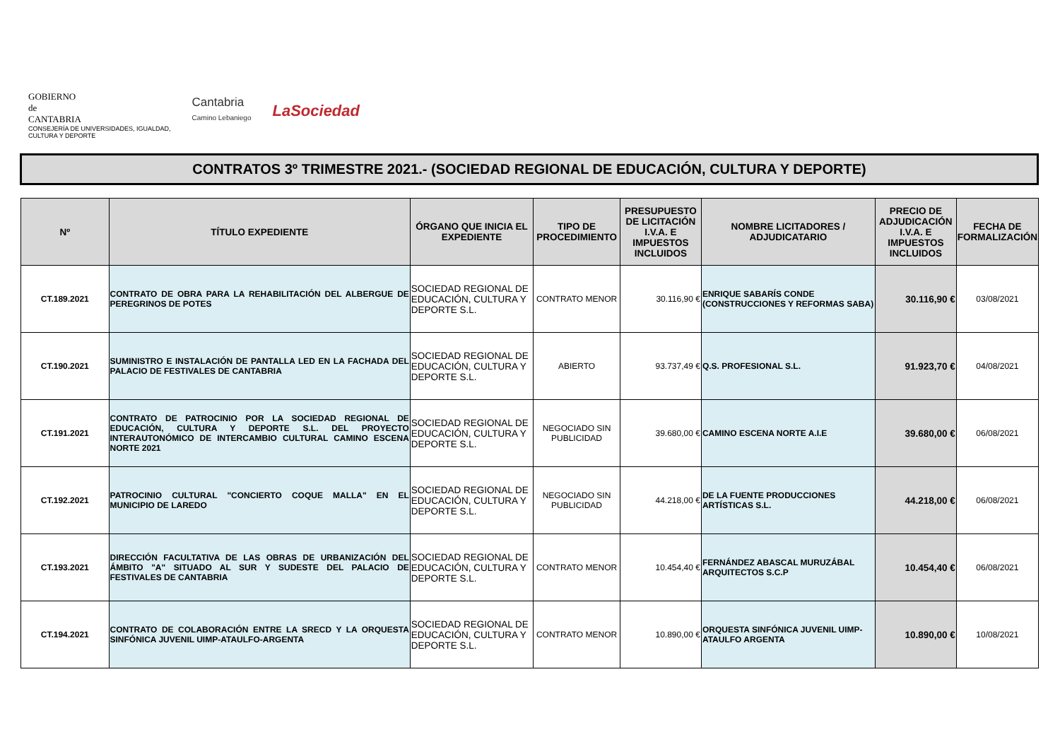GOBIERNO
de
CANTABRIA
CONSEJERÍA DE UNIVERSIDADES, IGUALDAD,
CULTURA Y DEPORTE
Cantabria
Camino Lebaniego
LaSociedad
CONTRATOS 3º TRIMESTRE 2021.- (SOCIEDAD REGIONAL DE EDUCACIÓN, CULTURA Y DEPORTE)
| Nº | TÍTULO EXPEDIENTE | ÓRGANO QUE INICIA EL EXPEDIENTE | TIPO DE PROCEDIMIENTO | PRESUPUESTO DE LICITACIÓN I.V.A. E IMPUESTOS INCLUIDOS | NOMBRE LICITADORES / ADJUDICATARIO | PRECIO DE ADJUDICACIÓN I.V.A. E IMPUESTOS INCLUIDOS | FECHA DE FORMALIZACIÓN |
| --- | --- | --- | --- | --- | --- | --- | --- |
| CT.189.2021 | CONTRATO DE OBRA PARA LA REHABILITACIÓN DEL ALBERGUE DE PEREGRINOS DE POTES | SOCIEDAD REGIONAL DE EDUCACIÓN, CULTURA Y DEPORTE S.L. | CONTRATO MENOR | 30.116,90 € | ENRIQUE SABARÍS CONDE (CONSTRUCCIONES Y REFORMAS SABA) | 30.116,90 € | 03/08/2021 |
| CT.190.2021 | SUMINISTRO E INSTALACIÓN DE PANTALLA LED EN LA FACHADA DEL PALACIO DE FESTIVALES DE CANTABRIA | SOCIEDAD REGIONAL DE EDUCACIÓN, CULTURA Y DEPORTE S.L. | ABIERTO | 93.737,49 € | Q.S. PROFESIONAL S.L. | 91.923,70 € | 04/08/2021 |
| CT.191.2021 | CONTRATO DE PATROCINIO POR LA SOCIEDAD REGIONAL DE EDUCACIÓN, CULTURA Y DEPORTE S.L. DEL PROYECTO INTERAUTONÓMICO DE INTERCAMBIO CULTURAL CAMINO ESCENA NORTE 2021 | SOCIEDAD REGIONAL DE EDUCACIÓN, CULTURA Y DEPORTE S.L. | NEGOCIADO SIN PUBLICIDAD | 39.680,00 € | CAMINO ESCENA NORTE A.I.E | 39.680,00 € | 06/08/2021 |
| CT.192.2021 | PATROCINIO CULTURAL "CONCIERTO COQUE MALLA" EN EL MUNICIPIO DE LAREDO | SOCIEDAD REGIONAL DE EDUCACIÓN, CULTURA Y DEPORTE S.L. | NEGOCIADO SIN PUBLICIDAD | 44.218,00 € | DE LA FUENTE PRODUCCIONES ARTÍSTICAS S.L. | 44.218,00 € | 06/08/2021 |
| CT.193.2021 | DIRECCIÓN FACULTATIVA DE LAS OBRAS DE URBANIZACIÓN DEL ÁMBITO "A" SITUADO AL SUR Y SUDESTE DEL PALACIO DE FESTIVALES DE CANTABRIA | SOCIEDAD REGIONAL DE EDUCACIÓN, CULTURA Y DEPORTE S.L. | CONTRATO MENOR | 10.454,40 € | FERNÁNDEZ ABASCAL MURUZÁBAL ARQUITECTOS S.C.P | 10.454,40 € | 06/08/2021 |
| CT.194.2021 | CONTRATO DE COLABORACIÓN ENTRE LA SRECD Y LA ORQUESTA SINFÓNICA JUVENIL UIMP-ATAULFO-ARGENTA | SOCIEDAD REGIONAL DE EDUCACIÓN, CULTURA Y DEPORTE S.L. | CONTRATO MENOR | 10.890,00 € | ORQUESTA SINFÓNICA JUVENIL UIMP-ATAULFO ARGENTA | 10.890,00 € | 10/08/2021 |